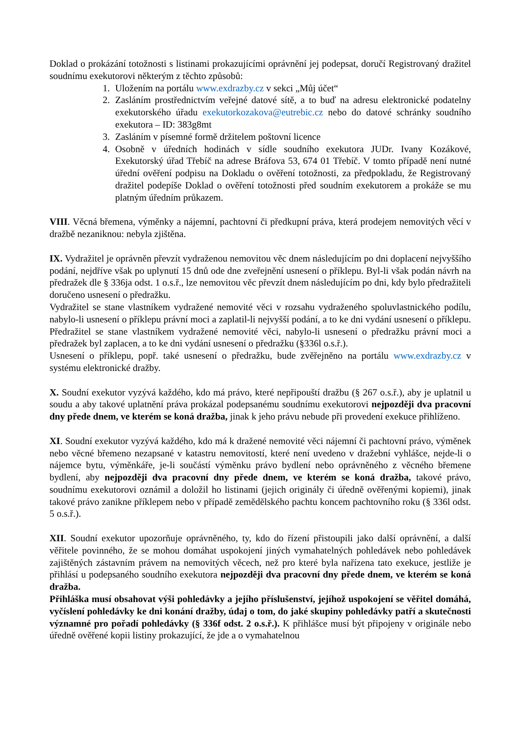Doklad o prokázání totožnosti s listinami prokazujícími oprávnění jej podepsat, doručí Registrovaný dražitel soudnímu exekutorovi některým z těchto způsobů:
1. Uložením na portálu www.exdrazby.cz v sekci „Můj účet“
2. Zasláním prostřednictvím veřejné datové sítě, a to buď na adresu elektronické podatelny exekutorského úřadu exekutorkozakova@eutrebic.cz nebo do datové schránky soudního exekutora – ID: 383g8mt
3. Zasláním v písemné formě držitelem poštovní licence
4. Osobně v úředních hodinách v sídle soudního exekutora JUDr. Ivany Kozákové, Exekutorský úřad Třebíč na adrese Bráfova 53, 674 01 Třebíč. V tomto případě není nutné úřední ověření podpisu na Dokladu o ověření totožnosti, za předpokladu, že Registrovaný dražitel podepíše Doklad o ověření totožnosti před soudním exekutorem a prokáže se mu platným úředním průkazem.
VIII. Věcná břemena, výměnky a nájemní, pachtovní či předkupní práva, která prodejem nemovitých věcí v dražbě nezaniknou: nebyla zjištěna.
IX. Vydražitel je oprávněn převzít vydraženou nemovitou věc dnem následujícím po dni doplacení nejvyššího podání, nejdříve však po uplynutí 15 dnů ode dne zveřejnění usnesení o příklepu. Byl-li však podán návrh na předražek dle § 336ja odst. 1 o.s.ř., lze nemovitou věc převzít dnem následujícím po dni, kdy bylo předražiteli doručeno usnesení o předražku.
Vydražitel se stane vlastníkem vydražené nemovité věci v rozsahu vydraženého spoluvlastnického podílu, nabylo-li usnesení o příklepu právní moci a zaplatil-li nejvyšší podání, a to ke dni vydání usnesení o příklepu. Předražitel se stane vlastníkem vydražené nemovité věci, nabylo-li usnesení o předražku právní moci a předražek byl zaplacen, a to ke dni vydání usnesení o předražku (§336l o.s.ř.).
Usnesení o příklepu, popř. také usnesení o předražku, bude zvěřejněno na portálu www.exdrazby.cz v systému elektronické dražby.
X. Soudní exekutor vyzývá každého, kdo má právo, které nepřipouští dražbu (§ 267 o.s.ř.), aby je uplatnil u soudu a aby takové uplatnění práva prokázal podepsanému soudnímu exekutorovi nejpozději dva pracovní dny přede dnem, ve kterém se koná dražba, jinak k jeho právu nebude při provedení exekuce přihlíženo.
XI. Soudní exekutor vyzývá každého, kdo má k dražené nemovité věci nájemní či pachtovní právo, výměnek nebo věcné břemeno nezapsané v katastru nemovitostí, které není uvedeno v dražební vyhlášce, nejde-li o nájemce bytu, výměnkáře, je-li součástí výměnku právo bydlení nebo oprávněného z věcného břemene bydlení, aby nejpozději dva pracovní dny přede dnem, ve kterém se koná dražba, takové právo, soudnímu exekutorovi oznámil a doložil ho listinami (jejich originály či úředně ověřenými kopiemi), jinak takové právo zanikne příklepem nebo v případě zemědělského pachtu koncem pachtovního roku (§ 336l odst. 5 o.s.ř.).
XII. Soudní exekutor upozorňuje oprávněného, ty, kdo do řízení přistoupili jako další oprávnění, a další věřitele povinného, že se mohou domáhat uspokojení jiných vymahatelných pohledávek nebo pohledávek zajištěných zástavním právem na nemovitých věcech, než pro které byla nařízena tato exekuce, jestliže je přihlásí u podepsaného soudního exekutora nejpozději dva pracovní dny přede dnem, ve kterém se koná dražba.
Přihláška musí obsahovat výši pohledávky a jejího příslušenství, jejíhož uspokojení se věřitel domáhá, vyčíslení pohledávky ke dni konání dražby, údaj o tom, do jaké skupiny pohledávky patří a skutečnosti významné pro pořadí pohledávky (§ 336f odst. 2 o.s.ř.). K přihlášce musí být připojeny v originále nebo úředně ověřené kopii listiny prokazující, že jde a o vymahatelnou